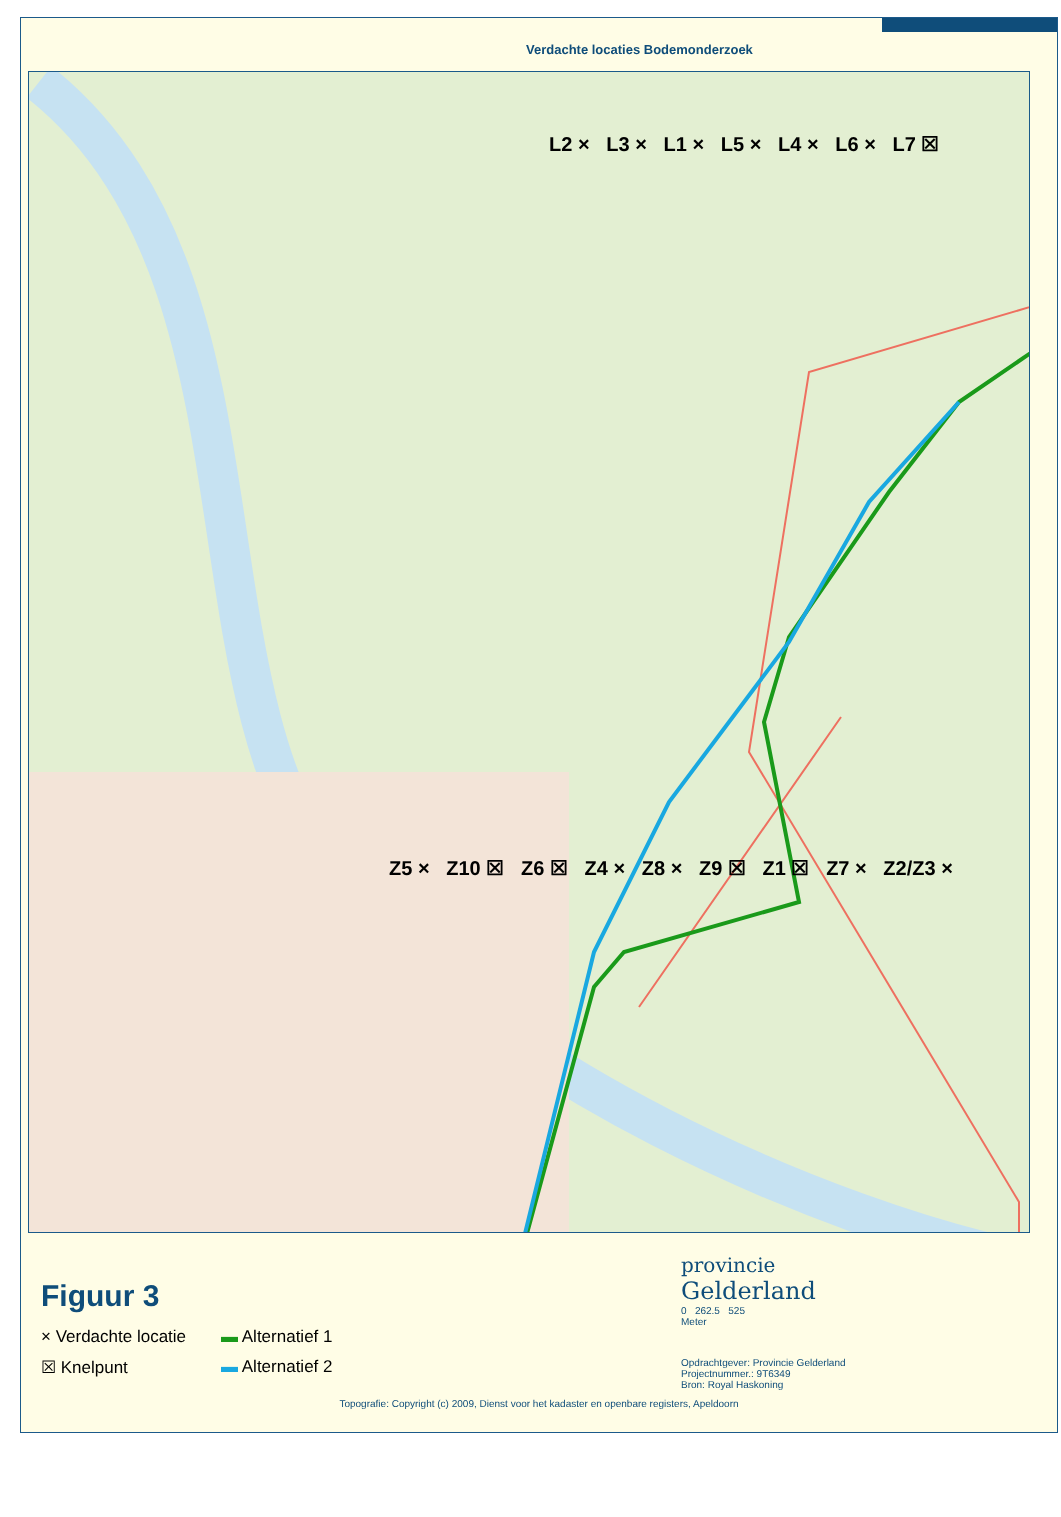Verdachte locaties Bodemonderzoek
L2 × L3 × L1 × L5 × L4 × L6 × L7 ☒
Z5 × Z10 ☒ Z6 ☒ Z4 × Z8 × Z9 ☒ Z1 ☒ Z7 × Z2/Z3 ×
Figuur 3
× Verdachte locatie
▬ Alternatief 1
☒ Knelpunt
▬ Alternatief 2
provincie
Gelderland
0 262.5 525
Meter
Opdrachtgever: Provincie Gelderland
Projectnummer.: 9T6349
Bron: Royal Haskoning
Topografie: Copyright (c) 2009, Dienst voor het kadaster en openbare registers, Apeldoorn